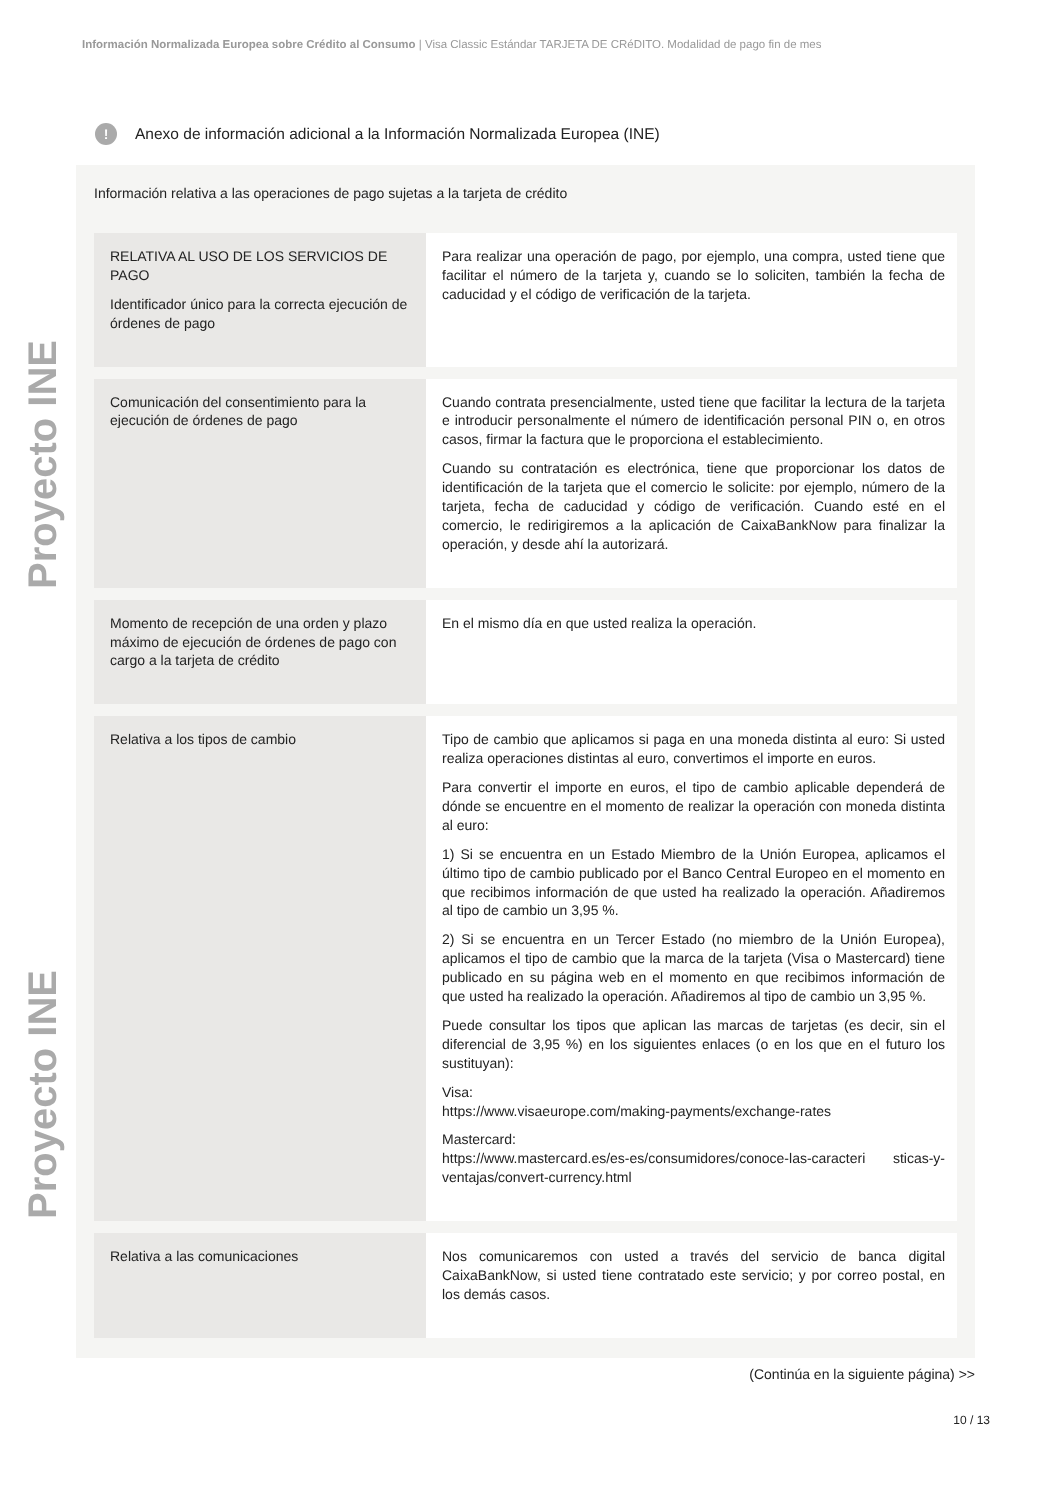Información Normalizada Europea sobre Crédito al Consumo | Visa Classic Estándar TARJETA DE CRéDITO. Modalidad de pago fin de mes
Proyecto INE
Proyecto INE
! Anexo de información adicional a la Información Normalizada Europea (INE)
Información relativa a las operaciones de pago sujetas a la tarjeta de crédito
| RELATIVA AL USO DE LOS SERVICIOS DE PAGO Identificador único para la correcta ejecución de órdenes de pago | Para realizar una operación de pago, por ejemplo, una compra, usted tiene que facilitar el número de la tarjeta y, cuando se lo soliciten, también la fecha de caducidad y el código de verificación de la tarjeta. |
| Comunicación del consentimiento para la ejecución de órdenes de pago | Cuando contrata presencialmente, usted tiene que facilitar la lectura de la tarjeta e introducir personalmente el número de identificación personal PIN o, en otros casos, firmar la factura que le proporciona el establecimiento. Cuando su contratación es electrónica, tiene que proporcionar los datos de identificación de la tarjeta que el comercio le solicite: por ejemplo, número de la tarjeta, fecha de caducidad y código de verificación. Cuando esté en el comercio, le redirigiremos a la aplicación de CaixaBankNow para finalizar la operación, y desde ahí la autorizará. |
| Momento de recepción de una orden y plazo máximo de ejecución de órdenes de pago con cargo a la tarjeta de crédito | En el mismo día en que usted realiza la operación. |
| Relativa a los tipos de cambio | Tipo de cambio que aplicamos si paga en una moneda distinta al euro: Si usted realiza operaciones distintas al euro, convertimos el importe en euros. Para convertir el importe en euros, el tipo de cambio aplicable dependerá de dónde se encuentre en el momento de realizar la operación con moneda distinta al euro: 1) Si se encuentra en un Estado Miembro de la Unión Europea, aplicamos el último tipo de cambio publicado por el Banco Central Europeo en el momento en que recibimos información de que usted ha realizado la operación. Añadiremos al tipo de cambio un 3,95 %. 2) Si se encuentra en un Tercer Estado (no miembro de la Unión Europea), aplicamos el tipo de cambio que la marca de la tarjeta (Visa o Mastercard) tiene publicado en su página web en el momento en que recibimos información de que usted ha realizado la operación. Añadiremos al tipo de cambio un 3,95 %. Puede consultar los tipos que aplican las marcas de tarjetas (es decir, sin el diferencial de 3,95 %) en los siguientes enlaces (o en los que en el futuro los sustituyan): Visa: https://www.visaeurope.com/making-payments/exchange-rates Mastercard: https://www.mastercard.es/es-es/consumidores/conoce-las-caracteri sticas-y-ventajas/convert-currency.html |
| Relativa a las comunicaciones | Nos comunicaremos con usted a través del servicio de banca digital CaixaBankNow, si usted tiene contratado este servicio; y por correo postal, en los demás casos. |
(Continúa en la siguiente página) >>
10 / 13